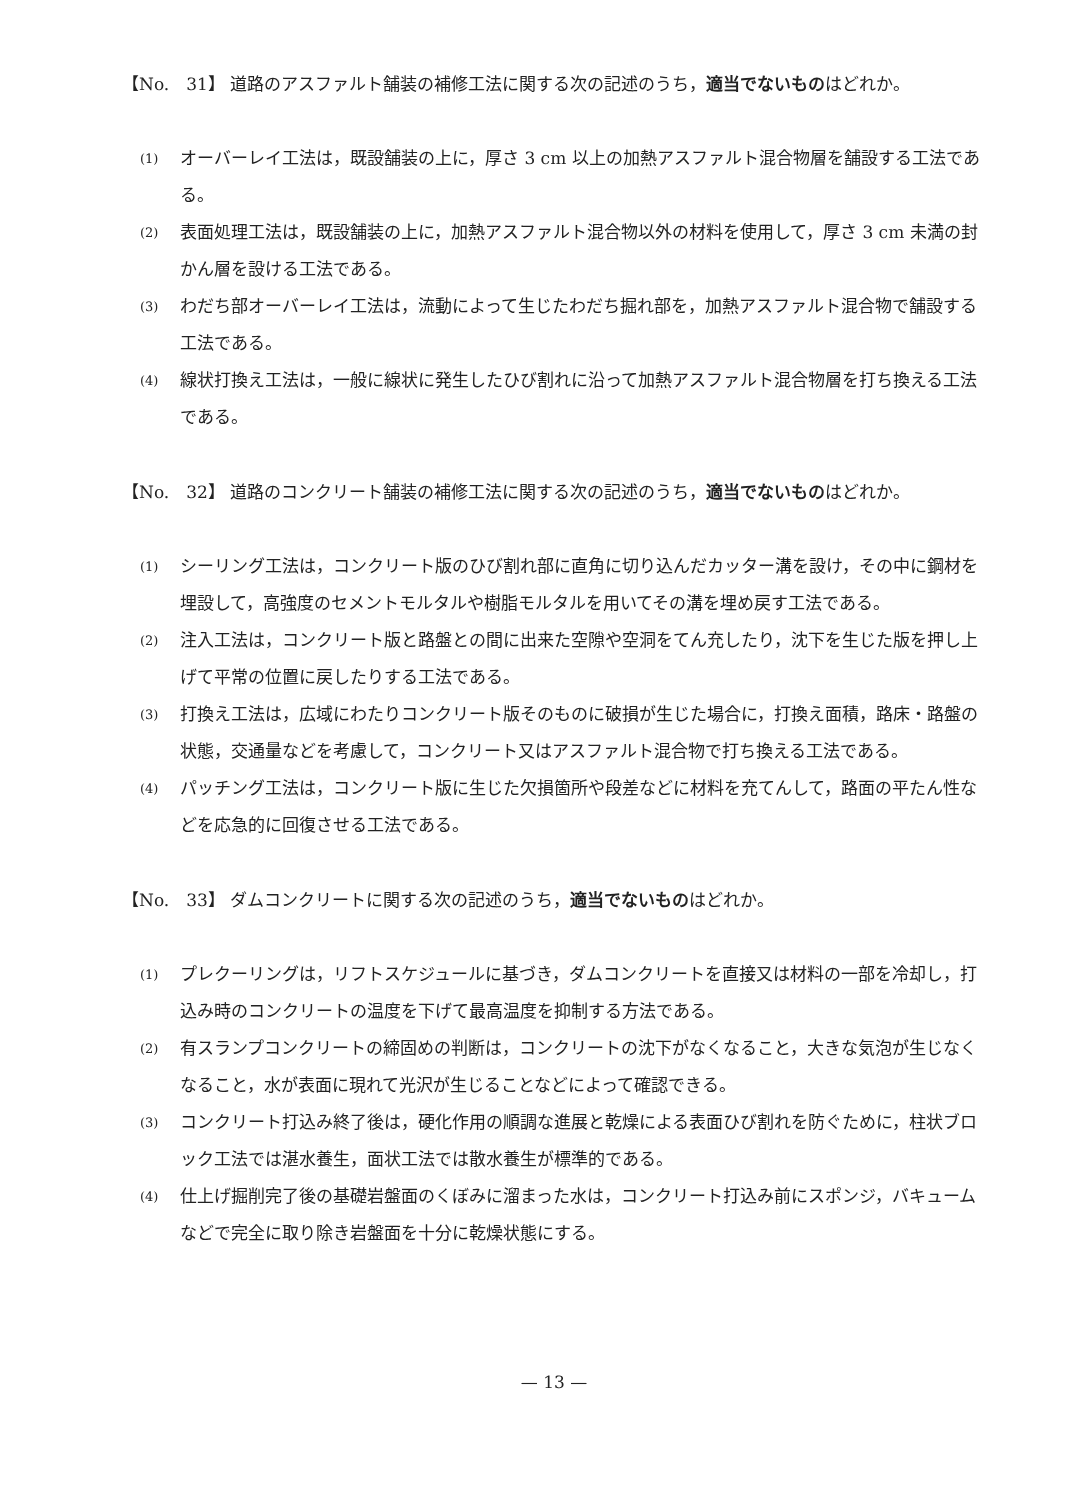【No.　31】 道路のアスファルト舗装の補修工法に関する次の記述のうち，適当でないものはどれか。
(1) オーバーレイ工法は，既設舗装の上に，厚さ 3 cm 以上の加熱アスファルト混合物層を舗設する工法である。
(2) 表面処理工法は，既設舗装の上に，加熱アスファルト混合物以外の材料を使用して，厚さ 3 cm 未満の封かん層を設ける工法である。
(3) わだち部オーバーレイ工法は，流動によって生じたわだち掘れ部を，加熱アスファルト混合物で舗設する工法である。
(4) 線状打換え工法は，一般に線状に発生したひび割れに沿って加熱アスファルト混合物層を打ち換える工法である。
【No.　32】 道路のコンクリート舗装の補修工法に関する次の記述のうち，適当でないものはどれか。
(1) シーリング工法は，コンクリート版のひび割れ部に直角に切り込んだカッター溝を設け，その中に鋼材を埋設して，高強度のセメントモルタルや樹脂モルタルを用いてその溝を埋め戻す工法である。
(2) 注入工法は，コンクリート版と路盤との間に出来た空隙や空洞をてん充したり，沈下を生じた版を押し上げて平常の位置に戻したりする工法である。
(3) 打換え工法は，広域にわたりコンクリート版そのものに破損が生じた場合に，打換え面積，路床・路盤の状態，交通量などを考慮して，コンクリート又はアスファルト混合物で打ち換える工法である。
(4) パッチング工法は，コンクリート版に生じた欠損箇所や段差などに材料を充てんして，路面の平たん性などを応急的に回復させる工法である。
【No.　33】 ダムコンクリートに関する次の記述のうち，適当でないものはどれか。
(1) プレクーリングは，リフトスケジュールに基づき，ダムコンクリートを直接又は材料の一部を冷却し，打込み時のコンクリートの温度を下げて最高温度を抑制する方法である。
(2) 有スランプコンクリートの締固めの判断は，コンクリートの沈下がなくなること，大きな気泡が生じなくなること，水が表面に現れて光沢が生じることなどによって確認できる。
(3) コンクリート打込み終了後は，硬化作用の順調な進展と乾燥による表面ひび割れを防ぐために，柱状ブロック工法では湛水養生，面状工法では散水養生が標準的である。
(4) 仕上げ掘削完了後の基礎岩盤面のくぼみに溜まった水は，コンクリート打込み前にスポンジ，バキュームなどで完全に取り除き岩盤面を十分に乾燥状態にする。
— 13 —